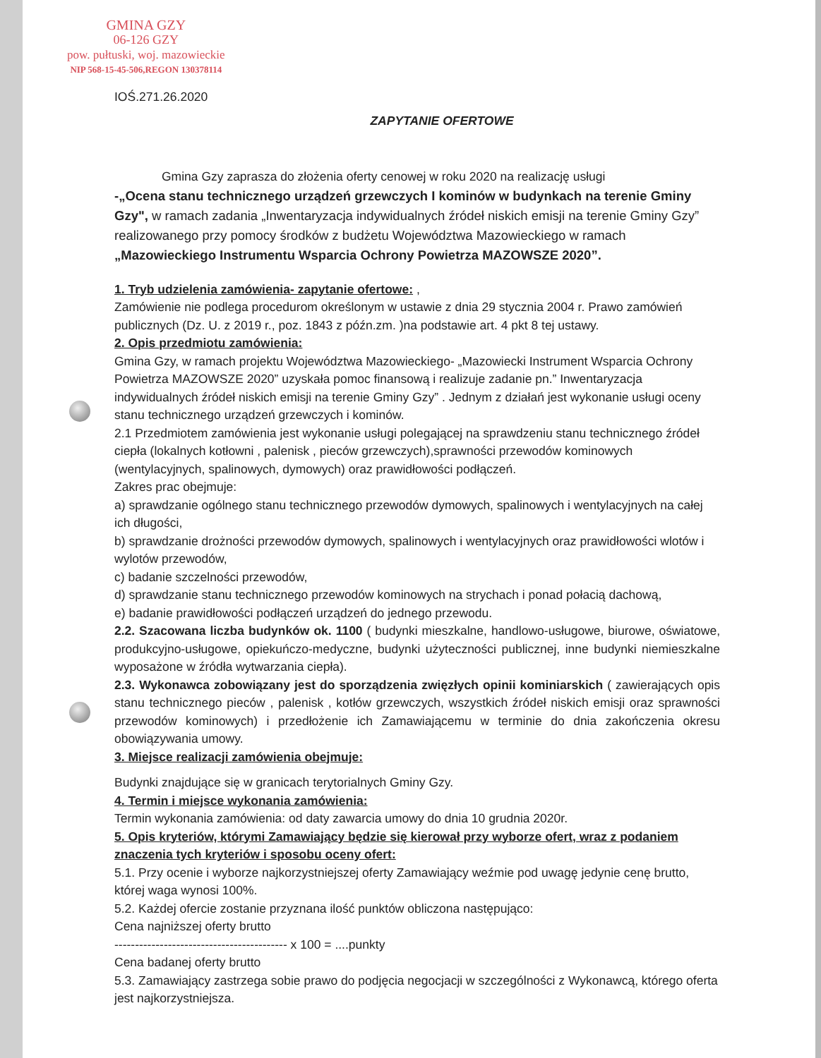GMINA GZY
06-126 GZY
pow. pułtuski, woj. mazowieckie
NIP 568-15-45-506,REGON 130378114
IOŚ.271.26.2020
ZAPYTANIE OFERTOWE
Gmina Gzy zaprasza do złożenia oferty cenowej w roku 2020 na realizację usługi
-„Ocena stanu technicznego urządzeń grzewczych I kominów w budynkach na terenie Gminy Gzy", w ramach zadania „Inwentaryzacja indywidualnych źródeł niskich emisji na terenie Gminy Gzy” realizowanego przy pomocy środków z budżetu Województwa Mazowieckiego w ramach „Mazowieckiego Instrumentu Wsparcia Ochrony Powietrza MAZOWSZE 2020”.
1. Tryb udzielenia zamówienia- zapytanie ofertowe: ,
Zamówienie nie podlega procedurom określonym w ustawie z dnia 29 stycznia 2004 r. Prawo zamówień publicznych (Dz. U. z 2019 r., poz. 1843 z późn.zm. )na podstawie art. 4 pkt 8 tej ustawy.
2. Opis przedmiotu zamówienia:
Gmina Gzy, w ramach projektu Województwa Mazowieckiego- „Mazowiecki Instrument Wsparcia Ochrony Powietrza MAZOWSZE 2020” uzyskała pomoc finansową i realizuje zadanie pn.” Inwentaryzacja indywidualnych źródeł niskich emisji na terenie Gminy Gzy” . Jednym z działań jest wykonanie usługi oceny stanu technicznego urządzeń grzewczych i kominów.
2.1 Przedmiotem zamówienia jest wykonanie usługi polegającej na sprawdzeniu stanu technicznego źródeł ciepła (lokalnych kotłowni , palenisk , pieców grzewczych),sprawności przewodów kominowych (wentylacyjnych, spalinowych, dymowych) oraz prawidłowości podłączeń.
Zakres prac obejmuje:
a) sprawdzanie ogólnego stanu technicznego przewodów dymowych, spalinowych i wentylacyjnych na całej ich długości,
b) sprawdzanie drożności przewodów dymowych, spalinowych i wentylacyjnych oraz prawidłowości wlotów i wylotów przewodów,
c) badanie szczelności przewodów,
d) sprawdzanie stanu technicznego przewodów kominowych na strychach i ponad połacią dachową,
e) badanie prawidłowości podłączeń urządzeń do jednego przewodu.
2.2. Szacowana liczba budynków ok. 1100 ( budynki mieszkalne, handlowo-usługowe, biurowe, oświatowe, produkcyjno-usługowe, opiekuńczo-medyczne, budynki użyteczności publicznej, inne budynki niemieszkalne wyposażone w źródła wytwarzania ciepła).
2.3. Wykonawca zobowiązany jest do sporządzenia zwięzłych opinii kominiarskich ( zawierających opis stanu technicznego pieców , palenisk , kotłów grzewczych, wszystkich źródeł niskich emisji oraz sprawności przewodów kominowych) i przedłożenie ich Zamawiającemu w terminie do dnia zakończenia okresu obowiązywania umowy.
3. Miejsce realizacji zamówienia obejmuje:
Budynki znajdujące się w granicach terytorialnych Gminy Gzy.
4. Termin i miejsce wykonania zamówienia:
Termin wykonania zamówienia: od daty zawarcia umowy do dnia 10 grudnia 2020r.
5. Opis kryteriów, którymi Zamawiający będzie się kierował przy wyborze ofert, wraz z podaniem znaczenia tych kryteriów i sposobu oceny ofert:
5.1. Przy ocenie i wyborze najkorzystniejszej oferty Zamawiający weźmie pod uwagę jedynie cenę brutto, której waga wynosi 100%.
5.2. Każdej ofercie zostanie przyznana ilość punktów obliczona następująco:
Cena najniższej oferty brutto
------------------------------------------ x 100 = ....punkty
Cena badanej oferty brutto
5.3. Zamawiający zastrzega sobie prawo do podjęcia negocjacji w szczególności z Wykonawcą, którego oferta jest najkorzystniejsza.